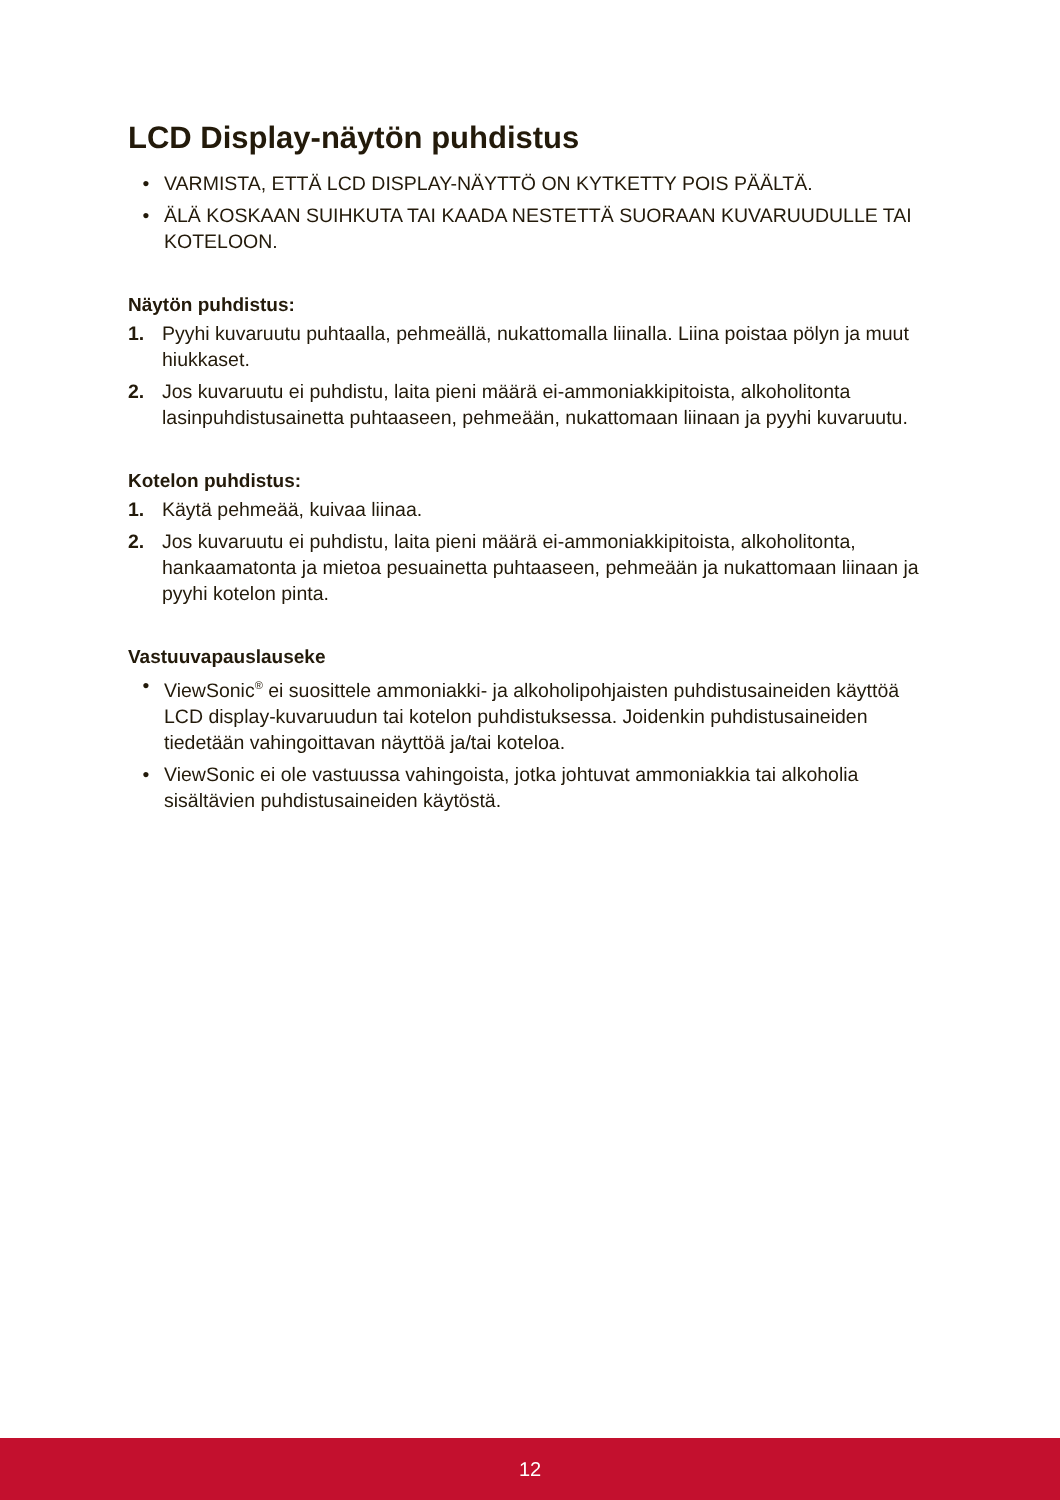LCD Display-näytön puhdistus
• VARMISTA, ETTÄ LCD DISPLAY-NÄYTTÖ ON KYTKETTY POIS PÄÄLTÄ.
• ÄLÄ KOSKAAN SUIHKUTA TAI KAADA NESTETTÄ SUORAAN KUVARUUDULLE TAI KOTELOON.
Näytön puhdistus:
1. Pyyhi kuvaruutu puhtaalla, pehmeällä, nukattomalla liinalla. Liina poistaa pölyn ja muut hiukkaset.
2. Jos kuvaruutu ei puhdistu, laita pieni määrä ei-ammoniakkipitoista, alkoholitonta lasinpuhdistusainetta puhtaaseen, pehmeään, nukattomaan liinaan ja pyyhi kuvaruutu.
Kotelon puhdistus:
1. Käytä pehmeää, kuivaa liinaa.
2. Jos kuvaruutu ei puhdistu, laita pieni määrä ei-ammoniakkipitoista, alkoholitonta, hankaamatonta ja mietoa pesuainetta puhtaaseen, pehmeään ja nukattomaan liinaan ja pyyhi kotelon pinta.
Vastuuvapauslauseke
• ViewSonic<sup>®</sup> ei suosittele ammoniakki- ja alkoholipohjaisten puhdistusaineiden käyttöä LCD display-kuvaruudun tai kotelon puhdistuksessa. Joidenkin puhdistusaineiden tiedetään vahingoittavan näyttöä ja/tai koteloa.
• ViewSonic ei ole vastuussa vahingoista, jotka johtuvat ammoniakkia tai alkoholia sisältävien puhdistusaineiden käytöstä.
12